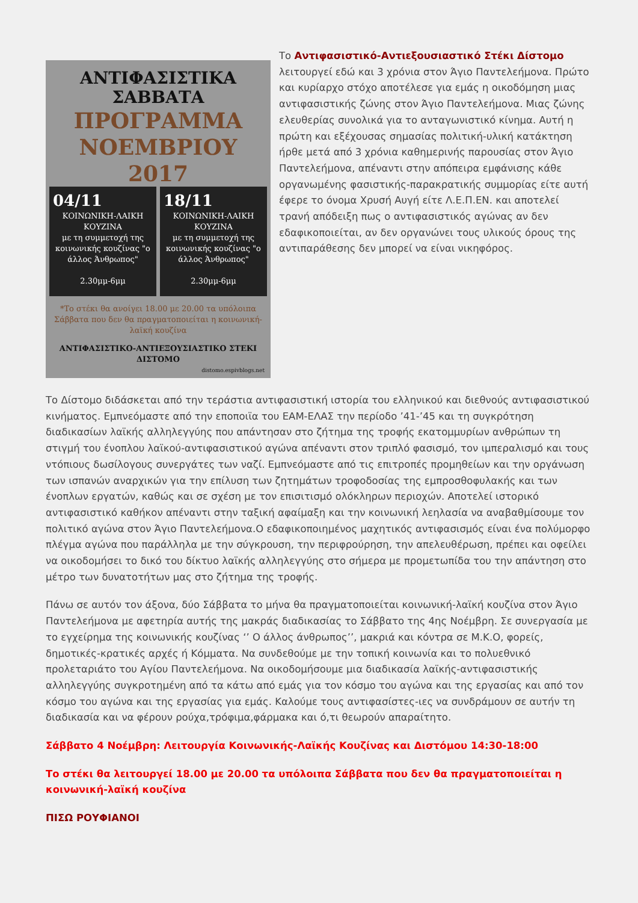ΑΝΤΙΦΑΣΙΣΤΙΚΑ
ΣΑΒΒΑΤΑ
ΠΡΟΓΡΑΜΜΑ
ΝΟΕΜΒΡΙΟΥ 2017
04/11
ΚΟΙΝΩΝΙΚΗ-ΛΑΙΚΗ ΚΟΥΖΙΝΑ
με τη συμμετοχή της κοινωνικής κουζίνας "ο άλλος Άνθρωπος"
2.30μμ-6μμ
18/11
ΚΟΙΝΩΝΙΚΗ-ΛΑΙΚΗ ΚΟΥΖΙΝΑ
με τη συμμετοχή της κοινωνικής κουζίνας "ο άλλος Άνθρωπος"
2.30μμ-6μμ
*Το στέκι θα ανοίγει 18.00 με 20.00 τα υπόλοιπα Σάββατα που δεν θα πραγματοποιείται η κοινωνική-λαϊκή κουζίνα
ΑΝΤΙΦΑΣΙΣΤΙΚΟ-ΑΝΤΙΕΞΟΥΣΙΑΣΤΙΚΟ ΣΤΕΚΙ ΔΙΣΤΟΜΟ
distomo.espivblogs.net
Το Αντιφασιστικό-Αντιεξουσιαστικό Στέκι Δίστομο λειτουργεί εδώ και 3 χρόνια στον Άγιο Παντελεήμονα. Πρώτο και κυρίαρχο στόχο αποτέλεσε για εμάς η οικοδόμηση μιας αντιφασιστικής ζώνης στον Άγιο Παντελεήμονα. Μιας ζώνης ελευθερίας συνολικά για το ανταγωνιστικό κίνημα. Αυτή η πρώτη και εξέχουσας σημασίας πολιτική-υλική κατάκτηση ήρθε μετά από 3 χρόνια καθημερινής παρουσίας στον Άγιο Παντελεήμονα, απέναντι στην απόπειρα εμφάνισης κάθε οργανωμένης φασιστικής-παρακρατικής συμμορίας είτε αυτή έφερε το όνομα Χρυσή Αυγή είτε Λ.Ε.Π.ΕΝ. και αποτελεί τρανή απόδειξη πως ο αντιφασιστικός αγώνας αν δεν εδαφικοποιείται, αν δεν οργανώνει τους υλικούς όρους της αντιπαράθεσης δεν μπορεί να είναι νικηφόρος.
Το Δίστομο διδάσκεται από την τεράστια αντιφασιστική ιστορία του ελληνικού και διεθνούς αντιφασιστικού κινήματος. Εμπνεόμαστε από την εποποιϊα του ΕΑΜ-ΕΛΑΣ την περίοδο ’41-’45 και τη συγκρότηση διαδικασίων λαϊκής αλληλεγγύης που απάντησαν στο ζήτημα της τροφής εκατομμυρίων ανθρώπων τη στιγμή του ένοπλου λαϊκού-αντιφασιστικού αγώνα απέναντι στον τριπλό φασισμό, τον ιμπεραλισμό και τους ντόπιους δωσίλογους συνεργάτες των ναζί. Εμπνεόμαστε από τις επιτροπές προμηθείων και την οργάνωση των ισπανών αναρχικών για την επίλυση των ζητημάτων τροφοδοσίας της εμπροσθοφυλακής και των ένοπλων εργατών, καθώς και σε σχέση με τον επισιτισμό ολόκληρων περιοχών. Αποτελεί ιστορικό αντιφασιστικό καθήκον απέναντι στην ταξική αφαίμαξη και την κοινωνική λεηλασία να αναβαθμίσουμε τον πολιτικό αγώνα στον Άγιο Παντελεήμονα.Ο εδαφικοποιημένος μαχητικός αντιφασισμός είναι ένα πολύμορφο πλέγμα αγώνα που παράλληλα με την σύγκρουση, την περιφρούρηση, την απελευθέρωση, πρέπει και οφείλει να οικοδομήσει το δικό του δίκτυο λαϊκής αλληλεγγύης στο σήμερα με προμετωπίδα του την απάντηση στο μέτρο των δυνατοτήτων μας στο ζήτημα της τροφής.
Πάνω σε αυτόν τον άξονα, δύο Σάββατα το μήνα θα πραγματοποιείται κοινωνική-λαϊκή κουζίνα στον Άγιο Παντελεήμονα με αφετηρία αυτής της μακράς διαδικασίας το Σάββατο της 4ης Νοέμβρη. Σε συνεργασία με το εγχείρημα της κοινωνικής κουζίνας ‘’ Ο άλλος άνθρωπος’’, μακριά και κόντρα σε Μ.Κ.Ο, φορείς, δημοτικές-κρατικές αρχές ή Κόμματα. Να συνδεθούμε με την τοπική κοινωνία και το πολυεθνικό προλεταριάτο του Αγίου Παντελεήμονα. Να οικοδομήσουμε μια διαδικασία λαϊκής-αντιφασιστικής αλληλεγγύης συγκροτημένη από τα κάτω από εμάς για τον κόσμο του αγώνα και της εργασίας και από τον κόσμο του αγώνα και της εργασίας για εμάς. Καλούμε τους αντιφασίστες-ιες να συνδράμουν σε αυτήν τη διαδικασία και να φέρουν ρούχα,τρόφιμα,φάρμακα και ό,τι θεωρούν απαραίτητο.
Σάββατο 4 Νοέμβρη: Λειτουργία Κοινωνικής-Λαϊκής Κουζίνας και Διστόμου 14:30-18:00
Το στέκι θα λειτουργεί 18.00 με 20.00 τα υπόλοιπα Σάββατα που δεν θα πραγματοποιείται η κοινωνική-λαϊκή κουζίνα
ΠΙΣΩ ΡΟΥΦΙΑΝΟΙ